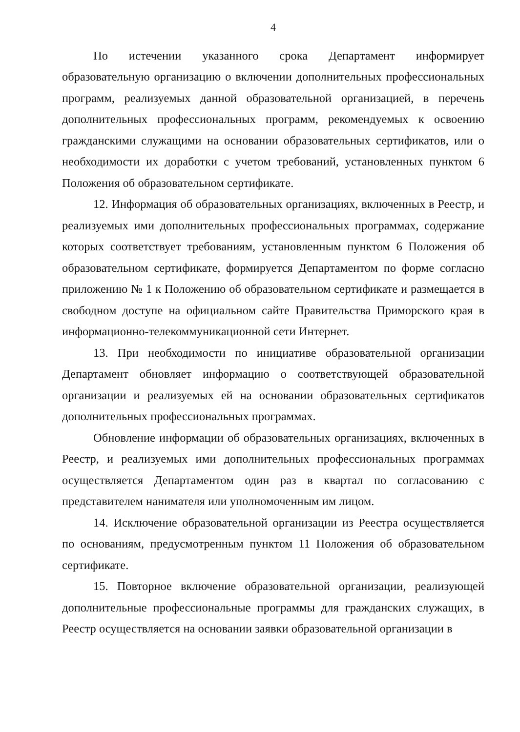4
По истечении указанного срока Департамент информирует образовательную организацию о включении дополнительных профессиональных программ, реализуемых данной образовательной организацией, в перечень дополнительных профессиональных программ, рекомендуемых к освоению гражданскими служащими на основании образовательных сертификатов, или о необходимости их доработки с учетом требований, установленных пунктом 6 Положения об образовательном сертификате.
12. Информация об образовательных организациях, включенных в Реестр, и реализуемых ими дополнительных профессиональных программах, содержание которых соответствует требованиям, установленным пунктом 6 Положения об образовательном сертификате, формируется Департаментом по форме согласно приложению № 1 к Положению об образовательном сертификате и размещается в свободном доступе на официальном сайте Правительства Приморского края в информационно-телекоммуникационной сети Интернет.
13. При необходимости по инициативе образовательной организации Департамент обновляет информацию о соответствующей образовательной организации и реализуемых ей на основании образовательных сертификатов дополнительных профессиональных программах.
Обновление информации об образовательных организациях, включенных в Реестр, и реализуемых ими дополнительных профессиональных программах осуществляется Департаментом один раз в квартал по согласованию с представителем нанимателя или уполномоченным им лицом.
14. Исключение образовательной организации из Реестра осуществляется по основаниям, предусмотренным пунктом 11 Положения об образовательном сертификате.
15. Повторное включение образовательной организации, реализующей дополнительные профессиональные программы для гражданских служащих, в Реестр осуществляется на основании заявки образовательной организации в